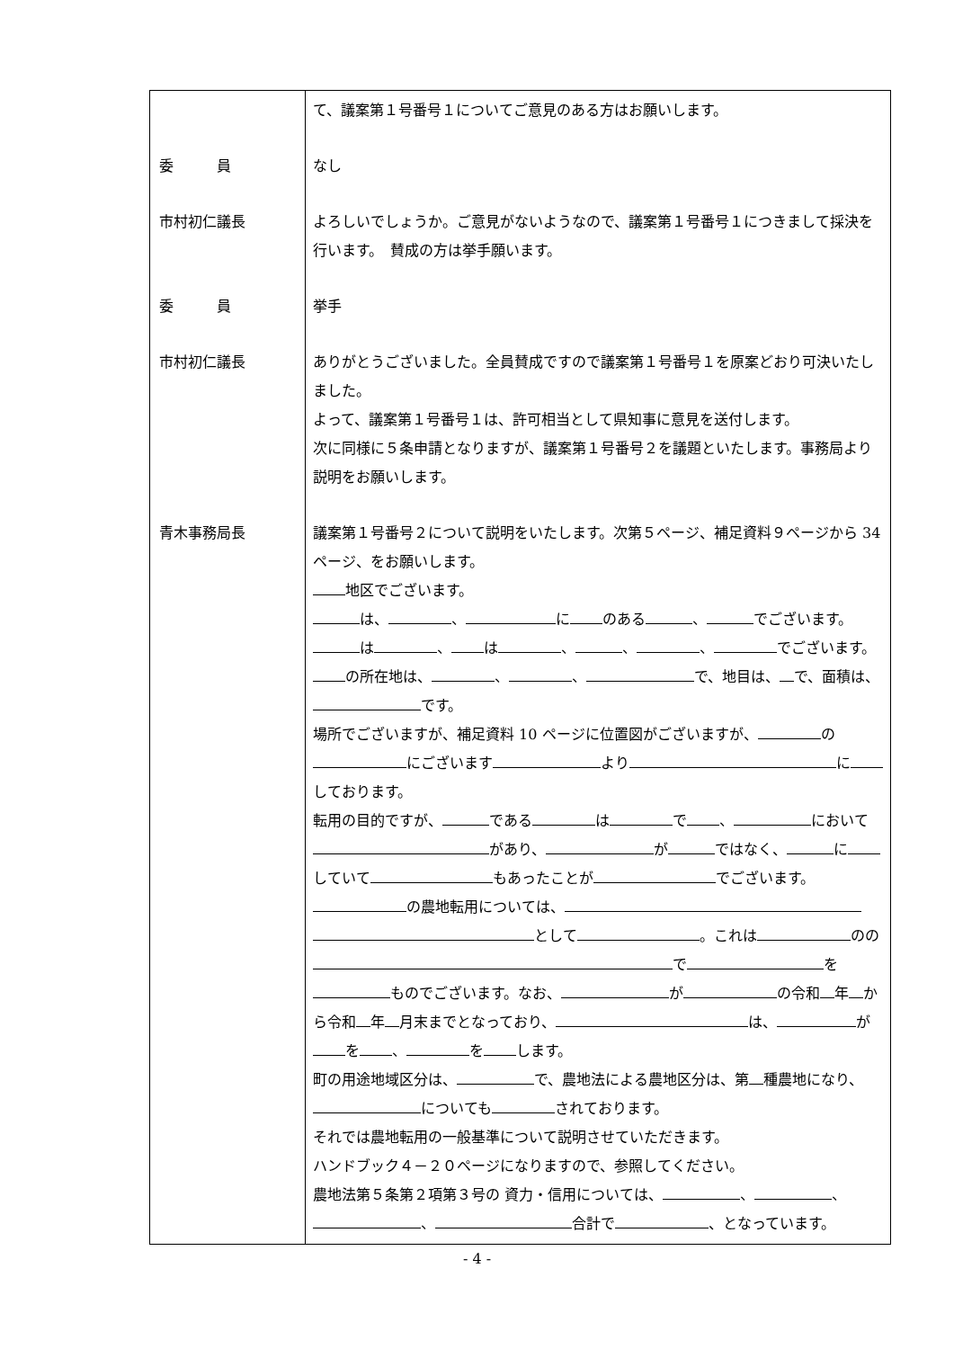| 委 員 市村初仁議長 委 員 市村初仁議長 青木事務局長 | て、議案第１号番号１についてご意見のある方はお願いします。 なし よろしいでしょうか。ご意見がないようなので、議案第１号番号１につきまして採決を行います。 賛成の方は挙手願います。 挙手 ありがとうございました。全員賛成ですので議案第１号番号１を原案どおり可決いたしました。 よって、議案第１号番号１は、許可相当として県知事に意見を送付します。 次に同様に５条申請となりますが、議案第１号番号２を議題といたします。事務局より説明をお願いします。 議案第１号番号２について説明をいたします。次第５ページ、補足資料９ページから 34 ページ、をお願いします。 地区でございます。 は、 、 に のある 、 でございます。 は 、 は 、 、 、 でございます。 の所在地は、 、 、 で、地目は、 で、面積は、 です。 場所でございますが、補足資料 10 ページに位置図がございますが、 の にございます より に しております。 転用の目的ですが、 である は で 、 において があり、 が ではなく、 に していて もあったことが でございます。 の農地転用については、 として 。これは のの で を ものでございます。なお、 が の令和 年 から令和 年 月末までとなっており、 は、 が を 、 を します。 町の用途地域区分は、 で、農地法による農地区分は、第 種農地になり、 についても されております。 それでは農地転用の一般基準について説明させていただきます。 ハンドブック４－２０ページになりますので、参照してください。 農地法第５条第２項第３号の 資力・信用については、 、 、 、 合計で 、となっています。 |
- 4 -